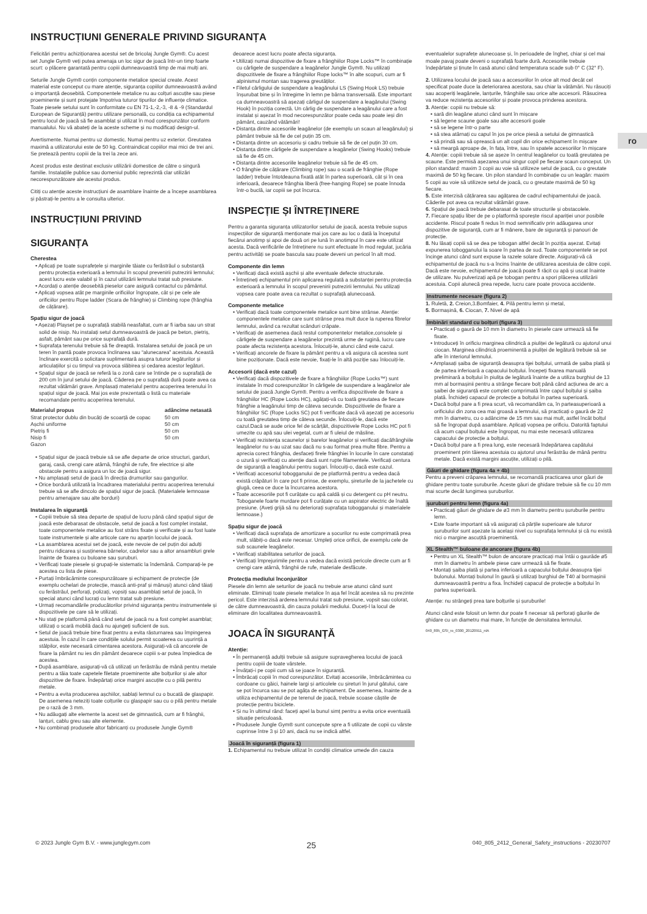INSTRUCȚIUNI GENERALE PRIVIND SIGURANȚA
Felicitări pentru achiziționarea acestui set de bricolaj Jungle Gym®. Cu acest set Jungle Gym® veți putea amenaja un loc sigur de joacă într-un timp foarte scurt: o plăcere garantată pentru copiii dumneavoastră timp de mai mulți ani.
Seturile Jungle Gym® conțin componente metalice special create. Acest material este conceput cu mare atenție, siguranța copiilor dumneavoastră având o importanță deosebită. Componentele metalice nu au colțuri ascuțite sau piese proeminente și sunt protejate împotriva tuturor tipurilor de influențe climatice. Toate piesele setului sunt în conformitate cu EN 71-1,-2,-3, -8 & -9 (Standardul European de Siguranță) pentru utilizare personală, cu condiția ca echipamentul pentru locul de joacă să fie asamblat și utilizat în mod corespunzător conform manualului. Nu vă abateți de la aceste scheme și nu modificați design-ul.
Avertismente. Numai pentru uz domestic. Numai pentru uz exterior. Greutatea maximă a utilizatorului este de 50 kg. Contraindicat copiilor mai mici de trei ani. Se pretează pentru copiii de la trei la zece ani.
Acest produs este destinat exclusiv utilizării domestice de către o singură familie. Instalațiile publice sau domeniul public reprezintă clar utilizări necorespunzătoare ale acestui produs.
Citiți cu atenție aceste instrucțiuni de asamblare înainte de a începe asamblarea și păstrați-le pentru a le consulta ulterior.
INSTRUCȚIUNI PRIVIND
SIGURANȚA
Cherestea
• Aplicați pe toate suprafețele și marginile tăiate cu ferăstrăul o substanță pentru protecția exterioară a lemnului în scopul prevenirii putrezirii lemnului; acest lucru este valabil și în cazul utilizării lemnului tratat sub presiune.
• Acordați o atenție deosebită pieselor care asigură contactul cu pământul.
• Aplicați vopsea atât pe marginile orificiilor îngropate, cât și pe cele ale orificiilor pentru Rope ladder (Scara de frânghie) și Climbing rope (frânghia de cățărare).
Spațiu sigur de joacă
• Așezați Playset pe o suprafață stabilă neasfaltat, cum ar fi iarba sau un strat solid de nisip. Nu instalați setul dumneavoastră de joacă pe beton, pietriș, asfalt, pământ sau pe orice suprafață dură.
• Suprafața terenului trebuie să fie dreaptă. Instalarea setului de joacă pe un teren în pantă poate provoca înclinarea sau “alunecarea” acestuia. Această înclinare exercită o solicitare suplimentară asupra tuturor legăturilor și articulațiilor și cu timpul va provoca slăbirea și cedarea acestor legături.
• Spațiul sigur de joacă se referă la o zonă care se întinde pe o suprafață de 200 cm în jurul setului de joacă. Căderea pe o suprafață dură poate avea ca rezultat vătămări grave. Amplasați materialul pentru acoperirea terenului în spațiul sigur de joacă. Mai jos este prezentată o listă cu materiale recomandate pentru acoperirea terenului.
| Materialul propus | adâncime netasată |
| --- | --- |
| Strat protector dublu din bucăți de scoarță de copac | 50 cm |
| Așchii uniforme | 50 cm |
| Pietriș fi | 50 cm |
| Nisip fi | 50 cm |
| Gazon | |
• Spațiul sigur de joacă trebuie să se afle departe de orice structuri, garduri, garaj, casă, crengi care atârnă, frânghii de rufe, fire electrice și alte obstacole pentru a asigura un loc de joacă sigur.
• Nu amplasați setul de joacă în direcția drumurilor sau gangurilor.
• Orice bordură utilizată la încadrarea materialului pentru acoperirea terenului trebuie să se afle dincolo de spațiul sigur de joacă. (Materialele lemnoase pentru amenajare sau alte borduri)
Instalarea în siguranță
• Copiii trebuie să stea departe de spațiul de lucru până când spațiul sigur de joacă este debarasat de obstacole, setul de joacă a fost complet instalat, toate componentele metalice au fost strâns fixate și verificate și au fost luate toate instrumentele și alte articole care nu aparțin locului de joacă.
• La asamblarea acestui set de joacă, este nevoie de cel puțin doi adulți pentru ridicarea și susținerea bârnelor, cadrelor sau a altor ansambluri grele înainte de fixarea cu buloane sau șuruburi.
• Verificați toate piesele și grupați-le sistematic la îndemână. Comparați-le pe acestea cu lista de piese.
• Purtați îmbrăcăminte corespunzătoare și echipament de protecție (de exemplu ochelari de protecție, mască anti-praf și mănuși) atunci când tăiați cu ferăstrăul, perforați, polizați, vopsiți sau asamblați setul de joacă, în special atunci când lucrați cu lemn tratat sub presiune.
• Urmați recomandările producătorilor privind siguranța pentru instrumentele și dispozitivele pe care să le utilizați.
• Nu stați pe platformă până când setul de joacă nu a fost complet asamblat; utilizați o scară mobilă dacă nu ajungeți suficient de sus.
• Setul de joacă trebuie bine fixat pentru a evita răsturnarea sau împingerea acestuia. În cazul în care condițiile solului permit scoaterea cu ușurință a stâlpilor, este necesară cimentarea acestora. Asigurați-vă că ancorele de fixare la pământ nu ies din pământ deoarece copiii s-ar putea împiedica de acestea.
• După asamblare, asigurați-vă că utilizați un ferăstrău de mână pentru metale pentru a tăia toate capetele filetate proeminente alte bolțurilor și ale altor dispozitive de fixare. Îndepărtați orice margini ascuțite cu o pilă pentru metale.
• Pentru a evita producerea așchiilor, sablați lemnul cu o bucată de glaspapir. De asemenea neteziți toate colțurile cu glaspapir sau cu o pilă pentru metale pe o rază de 3 mm.
• Nu adăugați alte elemente la acest set de gimnastică, cum ar fi frânghii, lanțuri, cablu greu sau alte elemente.
• Nu combinați produsele altor fabricanți cu produsele Jungle Gym®
deoarece acest lucru poate afecta siguranța.
• Utilizați numai dispozitive de fixare a frânghiilor Rope Locks™ în combinație cu cârligele de suspendare a leagănelor Jungle Gym®. Nu utilizați dispozitivele de fixare a frânghiilor Rope locks™ în alte scopuri, cum ar fi alpinismul montan sau tragerea greutăților.
• Filetul cârligului de suspendare a leagănului LS (Swing Hook LS) trebuie înșurubat bine și în întregime în lemn pe bârna transversală. Este important ca dumneavoastră să așezați cârligul de suspendare a leagănului (Swing Hook) în poziția corectă. Un cârlig de suspendare a leagănului care a fost instalat și așezat în mod necorespunzător poate ceda sau poate ieși din pământ, cauzând vătămări!
• Distanța dintre accesoriile leagănelor (de exemplu un scaun al leagănului) și pământ trebuie să fie de cel puțin 35 cm.
• Distanța dintre un accesoriu și cadru trebuie să fie de cel puțin 30 cm.
• Distanța dintre cârligele de suspendare a leagănelor (Swing Hooks) trebuie să fie de 45 cm.
• Distanța dintre accesoriile leagănelor trebuie să fie de 45 cm.
• O frânghie de cățărare (Climbing rope) sau o scară de frânghie (Rope ladder) trebuie întotdeauna fixată atât în partea superioară, cât și în cea inferioară, deoarece frânghia liberă (free-hanging Rope) se poate înnoda într-o buclă, iar copiii se pot încurca.
INSPECȚIE ȘI ÎNTREȚINERE
Pentru a garanta siguranța utilizatorilor setului de joacă, acesta trebuie supus inspecțiilor de siguranță menționate mai jos care au loc o dată la începutul fiecărui anotimp și apoi de două ori pe lună în anotimpul în care este utilizat acesta. Dacă verificările de întreținere nu sunt efectuate în mod regulat, jucăria pentru activități se poate bascula sau poate deveni un pericol în alt mod.
Componente din lemn
• Verificați dacă există așchii și alte eventuale defecte structurale.
• Întrețineți echipamentul prin aplicarea regulată a substanței pentru protecția exterioară a lemnului în scopul prevenirii putrezirii lemnului. Nu utilizați vopsea care poate avea ca rezultat o suprafață alunecoasă.
Componente metalice
• Verificați dacă toate componentele metalice sunt bine strânse. Atenție: componentele metalice care sunt strânse prea mult duce la ruperea fibrelor lemnului, având ca rezultat scânduri crăpate.
• Verificați de asemenea dacă restul componentelor metalice,consolele și cârligele de suspendare a leagănelor prezintă urme de rugină, lucru care poate afecta rezistența acestora. Înlocuiți-le, atunci când este cazul.
• Verificați ancorele de fixare la pământ pentru a vă asigura că acestea sunt bine poziționate. Dacă este nevoie, fixați-le în altă poziție sau înlocuiți-le.
Accesorii (dacă este cazul)
• Verificați dacă dispozitivele de fixare a frânghiilor (Rope Locks™) sunt instalate în mod corespunzător în cârligele de suspendare a leagănelor ale setului de joacă Jungle Gym®. Pentru a verifica dispozitivele de fixare a frânghiilor HC (Rope Locks HC), agățați-vă cu toată greutatea de fiecare frânghie a leagănului timp de câteva secunde. Dispozitivele de fixare a frânghiilor SC (Rope Locks SC) pot fi verificate dacă vă așezați pe accesoriu cu toată greutatea timp de câteva secunde. Înlocuiți-le, dacă este cazul.Dacă se aude orice fel de scârțâit, dispozitivele Rope Locks HC pot fi umezite cu apă sau ulei vegetal, cum ar fi uleiul de măsline.
• Verificați rezistența scaunelor și barelor leagănelor și verificați dacăfrânghiile leagănelor nu s-au uzat sau dacă nu s-au format prea multe fibre. Pentru a aprecia corect frânghia, desfaceți firele frânghiei în locurile în care constatați o uzură și verificați cu atenție dacă sunt rupte filamentele. Verificați centura de siguranță a leagănului pentru sugari. Înlocuiți-o, dacă este cazul.
• Verificați accesoriul tobogganului de pe platformă pentru a vedea dacă există crăpături în care pot fi prinse, de exemplu, șireturile de la jachetele cu glugă, ceea ce duce la încurcarea acestora.
• Toate accesoriile pot fi curățate cu apă caldă și cu detergent cu pH neutru. Toboganele foarte murdare pot fi curățate cu un aspirator electric de înaltă presiune. (Aveți grijă să nu deteriorați suprafața tobogganului și materialele lemnoase.)
Spațiu sigur de joacă
• Verificați dacă suprafața de amortizare a șocurilor nu este comprimată prea mult, slăbiți-o dacă este necesar. Umpleți orice orificii, de exemplu cele de sub scaunele leagănelor.
• Verificați stabilitatea seturilor de joacă.
• Verificați împrejurimile pentru a vedea dacă există pericole directe cum ar fi crengi care atârnă, frânghii de rufe, materiale desfăcute.
Protecția mediului înconjurător
Piesele din lemn ale seturilor de joacă nu trebuie arse atunci când sunt eliminate. Eliminați toate piesele metalice în așa fel încât acestea să nu prezinte pericol. Este interzisă arderea lemnului tratat sub presiune, vopsit sau colorat, de către dumneavoastră, din cauza poluării mediului. Duceți-l la locul de eliminare din localitatea dumneavoastră.
JOACA ÎN SIGURANȚĂ
Atenție:
• În permanență adulții trebuie să asigure supravegherea locului de joacă pentru copiii de toate vârstele.
• Învățați-i pe copii cum să se joace în siguranță.
• Îmbrăcați copiii în mod corespunzător. Evitați accesoriile, îmbrăcămintea cu cordoane cu găici, hainele largi și articolele cu șireturi în jurul gâtului, care se pot încurca sau se pot agăța de echipament. De asemenea, înainte de a utiliza echipamentul de pe terenul de joacă, trebuie scoase căștile de protecție pentru biciclete.
• Și nu în ultimul rând: faceți apel la bunul simț pentru a evita orice eventuală situație periculoasă.
• Produsele Jungle Gym® sunt concepute spre a fi utilizate de copii cu vârste cuprinse între 3 și 10 ani, dacă nu se indică altfel.
Joacă în siguranță (figura 1)
1. Echipamentul nu trebuie utilizat în condiții climatice umede din cauza
eventualelor suprafețe alunecoase și, în perioadele de îngheț, chiar și cel mai moale pavaj poate deveni o suprafață foarte dură. Accesoriile trebuie îndepărtate și ținute în casă atunci când temperatura scade sub 0° C (32° F).
2. Utilizarea locului de joacă sau a accesoriilor în orice alt mod decât cel specificat poate duce la deteriorarea acestora, sau chiar la vătămări. Nu răsuciți sau acoperiți leagănele, lanțurile, frânghiile sau orice alte accesorii. Răsucirea va reduce rezistența accesoriilor și poate provoca prinderea acestora.
3. Atenție: copiii nu trebuie să:
• sară din leagăne atunci când sunt în mișcare
• să legene scaune goale sau alte accesorii goale
• să se legene într-o parte
• să stea atârnați cu capul în jos pe orice piesă a setului de gimnastică
• să prindă sau să oprească un alt copil din orice echipament în mișcare
• să meargă aproape de, în fața, între, sau în spatele accesoriilor în mișcare
4. Atenție: copiii trebuie să se așeze în centrul leagănelor cu toată greutatea pe scaune. Este permisă așezarea unui singur copil pe fiecare scaun conceput. Un pilon standard: maxim 3 copii au voie să utilizeze setul de joacă, cu o greutate maximă de 50 kg fiecare. Un pilon standard în combinație cu un leagăn: maxim 5 copii au voie să utilizeze setul de joacă, cu o greutate maximă de 50 kg fiecare.
5. Este interzisă cățărarea sau agățarea de cadrul echipamentului de joacă. Căderile pot avea ca rezultat vătămări grave.
6. Spațiul de joacă trebuie debarasat de toate structurile și obstacolele.
7. Fiecare spațiu liber de pe o platformă sporește riscul apariției unor posibile accidente. Riscul poate fi redus în mod semnificativ prin adăugarea unor dispozitive de siguranță, cum ar fi mânere, bare de siguranță și panouri de protecție.
8. Nu lăsați copiii să se dea pe tobogan altfel decât în poziția așezat. Evitați expunerea tobogganului la soare în partea de sud. Toate componentele se pot încinge atunci când sunt expuse la razele solare directe. Asigurați-vă că echipamentul de joacă nu s-a încins înainte de utilizarea acestuia de către copii. Dacă este nevoie, echipamentul de joacă poate fi răcit cu apă și uscat înainte de utilizare. Nu pulverizați apă pe tobogan pentru a spori plăcerea utilizării acestuia. Copii alunecă prea repede, lucru care poate provoca accidente.
Instrumente necesare (figura 2)
1. Ruletă, 2. Creion,3.Bomfaier, 4. Pilă pentru lemn și metal,
5. Bormașină, 6. Ciocan, 7. Nivel de apă
Îmbinări standard cu bolțuri (figura 3)
• Practicați o gaură de 10 mm în diametru în piesele care urmează să fie fixate.
• Introduceți în orificiu marginea cilindrică a piuliței de legătură cu ajutorul unui ciocan. Marginea cilindrică proeminentă a piuliței de legătură trebuie să se afle în interiorul lemnului.
• Amplasați șaiba de siguranță deasupra tijei bolțului, urmată de șaiba plată și de partea inferioară a capacului bolțului. Începeți fixarea manuală preliminară a bolțului în piulița de legătură înainte de a utiliza burghiul de 13 mm al bormașinii pentru a strânge fiecare bolț până când acțiunea de arc a șaibei de siguranță este complet comprimată între capul bolțului și șaiba plată. Închideți capacul de protecție a bolțului în partea superioară.
• Dacă bolțul pare a fi prea scurt, vă recomandăm ca, în parteasuperioară a orificiului din zona cea mai groasă a lemnului, să practicați o gaură de 22 mm în diametru, cu o adâncime de 15 mm sau mai mult, astfel încât bolțul să fie îngropat după asamblare. Aplicați vopsea pe orificiu. Datorită faptului că acum capul bolțului este îngropat, nu mai este necesară utilizarea capacului de protecție a bolțului.
• Dacă bolțul pare a fi prea lung, este necesară îndepărtarea capătului proeminent prin tăierea acestuia cu ajutorul unui ferăstrău de mână pentru metale. Dacă există margini ascuțite, utilizați o pilă.
Găuri de ghidare (figura 4a + 4b)
Pentru a preveni crăparea lemnului, se recomandă practicarea unor găuri de ghidare pentru toate șuruburile. Aceste găuri de ghidare trebuie să fie cu 10 mm mai scurte decât lungimea șuruburilor.
șuruburi pentru lemn (figura 4a)
• Practicați găuri de ghidare de ø3 mm în diametru pentru șuruburile pentru lemn.
• Este foarte important să vă asigurați că părțile superioare ale tuturor șuruburilor sunt așezate la același nivel cu suprafața lemnului și că nu există nici o margine ascuțită proeminentă.
XL Stealth™ buloane de ancorare (figura 4b)
• Pentru un XL Stealth™ bulon de ancorare practicați mai întâi o gaurăde ø5 mm în diametru în ambele piese care urmează să fie fixate.
• Montați șaiba plată și partea inferioară a capacului bolțului deasupra tijei bulonului. Montați bulonul în gaură și utilizați burghiul de T40 al bormașinii dumneavoastră pentru a fixa. Închideți capacul de protecție a bolțului în partea superioară.
Atenție: nu strângeți prea tare bolțurile și șuruburile!
Atunci când este folosit un lemn dur poate fi necesar să perforați găurile de ghidare cu un diametru mai mare, în funcție de densitatea lemnului.
040_805_GSI_ro_0300_20120911_nlA
ro
© 2023 Jungle Gym B.V. - www.junglegym.com 25 040_805_2412_General_Safety_instructions - 20230707